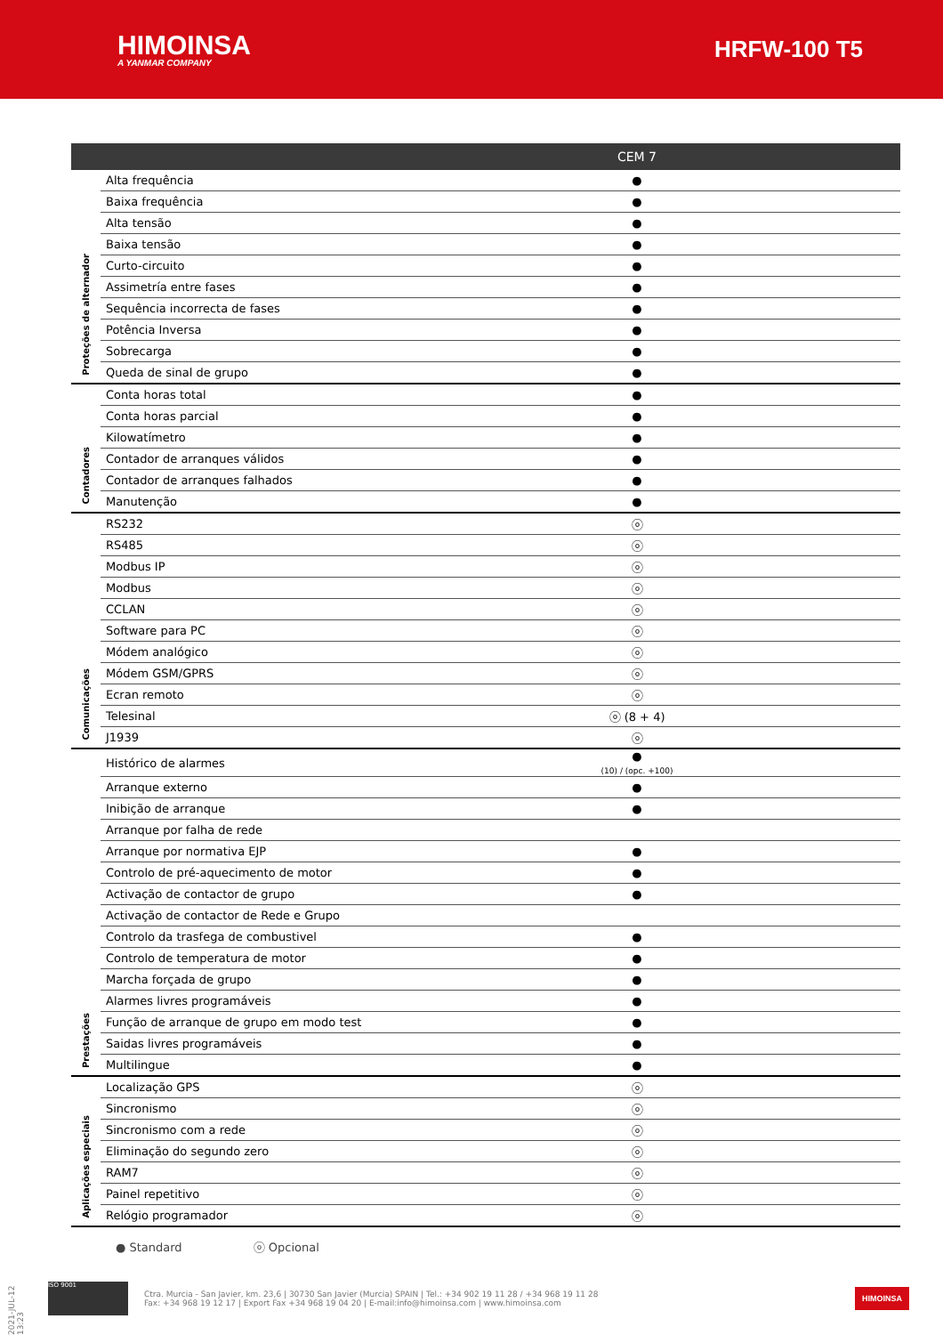HIMOINSA
A YANMAR COMPANY
HRFW-100 T5
| | | CEM 7 |
| --- | --- | --- |
| Proteções de alternador | Alta frequência | ● |
| | Baixa frequência | ● |
| | Alta tensão | ● |
| | Baixa tensão | ● |
| | Curto-circuito | ● |
| | Assimetría entre fases | ● |
| | Sequência incorrecta de fases | ● |
| | Potência Inversa | ● |
| | Sobrecarga | ● |
| | Queda de sinal de grupo | ● |
| Contadores | Conta horas total | ● |
| | Conta horas parcial | ● |
| | Kilowatímetro | ● |
| | Contador de arranques válidos | ● |
| | Contador de arranques falhados | ● |
| | Manutenção | ● |
| Comunicações | RS232 | ⓞ |
| | RS485 | ⓞ |
| | Modbus IP | ⓞ |
| | Modbus | ⓞ |
| | CCLAN | ⓞ |
| | Software para PC | ⓞ |
| | Módem analógico | ⓞ |
| | Módem GSM/GPRS | ⓞ |
| | Ecran remoto | ⓞ |
| | Telesinal | ⓞ (8 + 4) |
| | J1939 | ⓞ |
| Prestações | Histórico de alarmes | ● (10) / (opc. +100) |
| | Arranque externo | ● |
| | Inibição de arranque | ● |
| | Arranque por falha de rede | |
| | Arranque por normativa EJP | ● |
| | Controlo de pré-aquecimento de motor | ● |
| | Activação de contactor de grupo | ● |
| | Activação de contactor de Rede e Grupo | |
| | Controlo da trasfega de combustivel | ● |
| | Controlo de temperatura de motor | ● |
| | Marcha forçada de grupo | ● |
| | Alarmes livres programáveis | ● |
| | Função de arranque de grupo em modo test | ● |
| | Saidas livres programáveis | ● |
| | Multilingue | ● |
| Aplicações especiais | Localização GPS | ⓞ |
| | Sincronismo | ⓞ |
| | Sincronismo com a rede | ⓞ |
| | Eliminação do segundo zero | ⓞ |
| | RAM7 | ⓞ |
| | Painel repetitivo | ⓞ |
| | Relógio programador | ⓞ |
● Standard ⓞ Opcional
2021-JUL-12 13:23
ISO 9001
Ctra. Murcia - San Javier, km. 23,6 | 30730 San Javier (Murcia) SPAIN | Tel.: +34 902 19 11 28 / +34 968 19 11 28
Fax: +34 968 19 12 17 | Export Fax +34 968 19 04 20 | E-mail:info@himoinsa.com | www.himoinsa.com
HIMOINSA